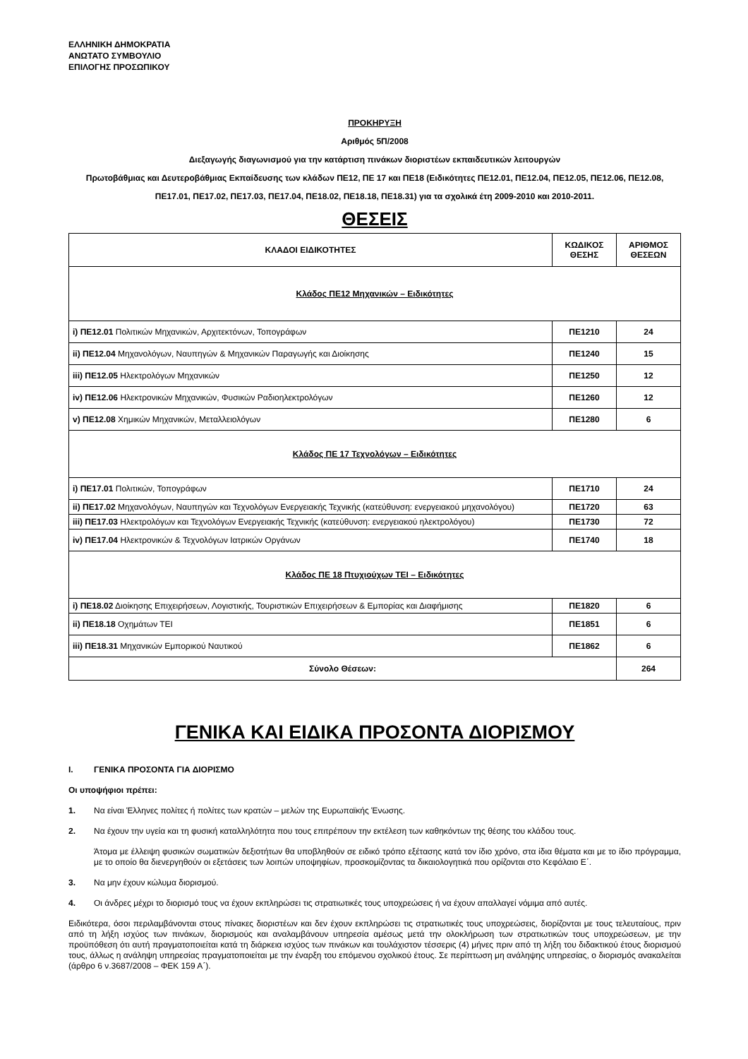ΕΛΛΗΝΙΚΗ ΔΗΜΟΚΡΑΤΙΑ
ΑΝΩΤΑΤΟ ΣΥΜΒΟΥΛΙΟ
ΕΠΙΛΟΓΗΣ ΠΡΟΣΩΠΙΚΟΥ
ΠΡΟΚΗΡΥΞΗ
Αριθμός 5Π/2008
Διεξαγωγής διαγωνισμού για την κατάρτιση πινάκων διοριστέων εκπαιδευτικών λειτουργών
Πρωτοβάθμιας και Δευτεροβάθμιας Εκπαίδευσης των κλάδων ΠΕ12, ΠΕ 17 και ΠΕ18 (Ειδικότητες ΠΕ12.01, ΠΕ12.04, ΠΕ12.05, ΠΕ12.06, ΠΕ12.08, ΠΕ17.01, ΠΕ17.02, ΠΕ17.03, ΠΕ17.04, ΠΕ18.02, ΠΕ18.18, ΠΕ18.31) για τα σχολικά έτη 2009-2010 και 2010-2011.
ΘΕΣΕΙΣ
| ΚΛΑΔΟΙ ΕΙΔΙΚΟΤΗΤΕΣ | ΚΩΔΙΚΟΣ ΘΕΣΗΣ | ΑΡΙΘΜΟΣ ΘΕΣΕΩΝ |
| --- | --- | --- |
| Κλάδος ΠΕ12 Μηχανικών – Ειδικότητες | | |
| i) ΠΕ12.01 Πολιτικών Μηχανικών, Αρχιτεκτόνων, Τοπογράφων | ΠΕ1210 | 24 |
| ii) ΠΕ12.04 Μηχανολόγων, Ναυπηγών & Μηχανικών Παραγωγής και Διοίκησης | ΠΕ1240 | 15 |
| iii) ΠΕ12.05 Ηλεκτρολόγων Μηχανικών | ΠΕ1250 | 12 |
| iv) ΠΕ12.06 Ηλεκτρονικών Μηχανικών, Φυσικών Ραδιοηλεκτρολόγων | ΠΕ1260 | 12 |
| v) ΠΕ12.08 Χημικών Μηχανικών, Μεταλλειολόγων | ΠΕ1280 | 6 |
| Κλάδος ΠΕ 17 Τεχνολόγων – Ειδικότητες | | |
| i) ΠΕ17.01 Πολιτικών, Τοπογράφων | ΠΕ1710 | 24 |
| ii) ΠΕ17.02 Μηχανολόγων, Ναυπηγών και Τεχνολόγων Ενεργειακής Τεχνικής (κατεύθυνση: ενεργειακού μηχανολόγου) | ΠΕ1720 | 63 |
| iii) ΠΕ17.03 Ηλεκτρολόγων και Τεχνολόγων Ενεργειακής Τεχνικής (κατεύθυνση: ενεργειακού ηλεκτρολόγου) | ΠΕ1730 | 72 |
| iv) ΠΕ17.04 Ηλεκτρονικών & Τεχνολόγων Ιατρικών Οργάνων | ΠΕ1740 | 18 |
| Κλάδος ΠΕ 18 Πτυχιούχων ΤΕΙ – Ειδικότητες | | |
| i) ΠΕ18.02 Διοίκησης Επιχειρήσεων, Λογιστικής, Τουριστικών Επιχειρήσεων & Εμπορίας και Διαφήμισης | ΠΕ1820 | 6 |
| ii) ΠΕ18.18 Οχημάτων ΤΕΙ | ΠΕ1851 | 6 |
| iii) ΠΕ18.31 Μηχανικών Εμπορικού Ναυτικού | ΠΕ1862 | 6 |
| Σύνολο Θέσεων: | | 264 |
ΓΕΝΙΚΑ ΚΑΙ ΕΙΔΙΚΑ ΠΡΟΣΟΝΤΑ ΔΙΟΡΙΣΜΟΥ
I. ΓΕΝΙΚΑ ΠΡΟΣΟΝΤΑ ΓΙΑ ΔΙΟΡΙΣΜΟ
Οι υποψήφιοι πρέπει:
1. Να είναι Έλληνες πολίτες ή πολίτες των κρατών – μελών της Ευρωπαϊκής Ένωσης.
2. Να έχουν την υγεία και τη φυσική καταλληλότητα που τους επιτρέπουν την εκτέλεση των καθηκόντων της θέσης του κλάδου τους.
Άτομα με έλλειψη φυσικών σωματικών δεξιοτήτων θα υποβληθούν σε ειδικό τρόπο εξέτασης κατά τον ίδιο χρόνο, στα ίδια θέματα και με το ίδιο πρόγραμμα, με το οποίο θα διενεργηθούν οι εξετάσεις των λοιπών υποψηφίων, προσκομίζοντας τα δικαιολογητικά που ορίζονται στο Κεφάλαιο Ε΄.
3. Να μην έχουν κώλυμα διορισμού.
4. Οι άνδρες μέχρι το διορισμό τους να έχουν εκπληρώσει τις στρατιωτικές τους υποχρεώσεις ή να έχουν απαλλαγεί νόμιμα από αυτές.
Ειδικότερα, όσοι περιλαμβάνονται στους πίνακες διοριστέων και δεν έχουν εκπληρώσει τις στρατιωτικές τους υποχρεώσεις, διορίζονται με τους τελευταίους, πριν από τη λήξη ισχύος των πινάκων, διορισμούς και αναλαμβάνουν υπηρεσία αμέσως μετά την ολοκλήρωση των στρατιωτικών τους υποχρεώσεων, με την προϋπόθεση ότι αυτή πραγματοποιείται κατά τη διάρκεια ισχύος των πινάκων και τουλάχιστον τέσσερις (4) μήνες πριν από τη λήξη του διδακτικού έτους διορισμού τους, άλλως η ανάληψη υπηρεσίας πραγματοποιείται με την έναρξη του επόμενου σχολικού έτους. Σε περίπτωση μη ανάληψης υπηρεσίας, ο διορισμός ανακαλείται (άρθρο 6 ν.3687/2008 – ΦΕΚ 159 Α΄).